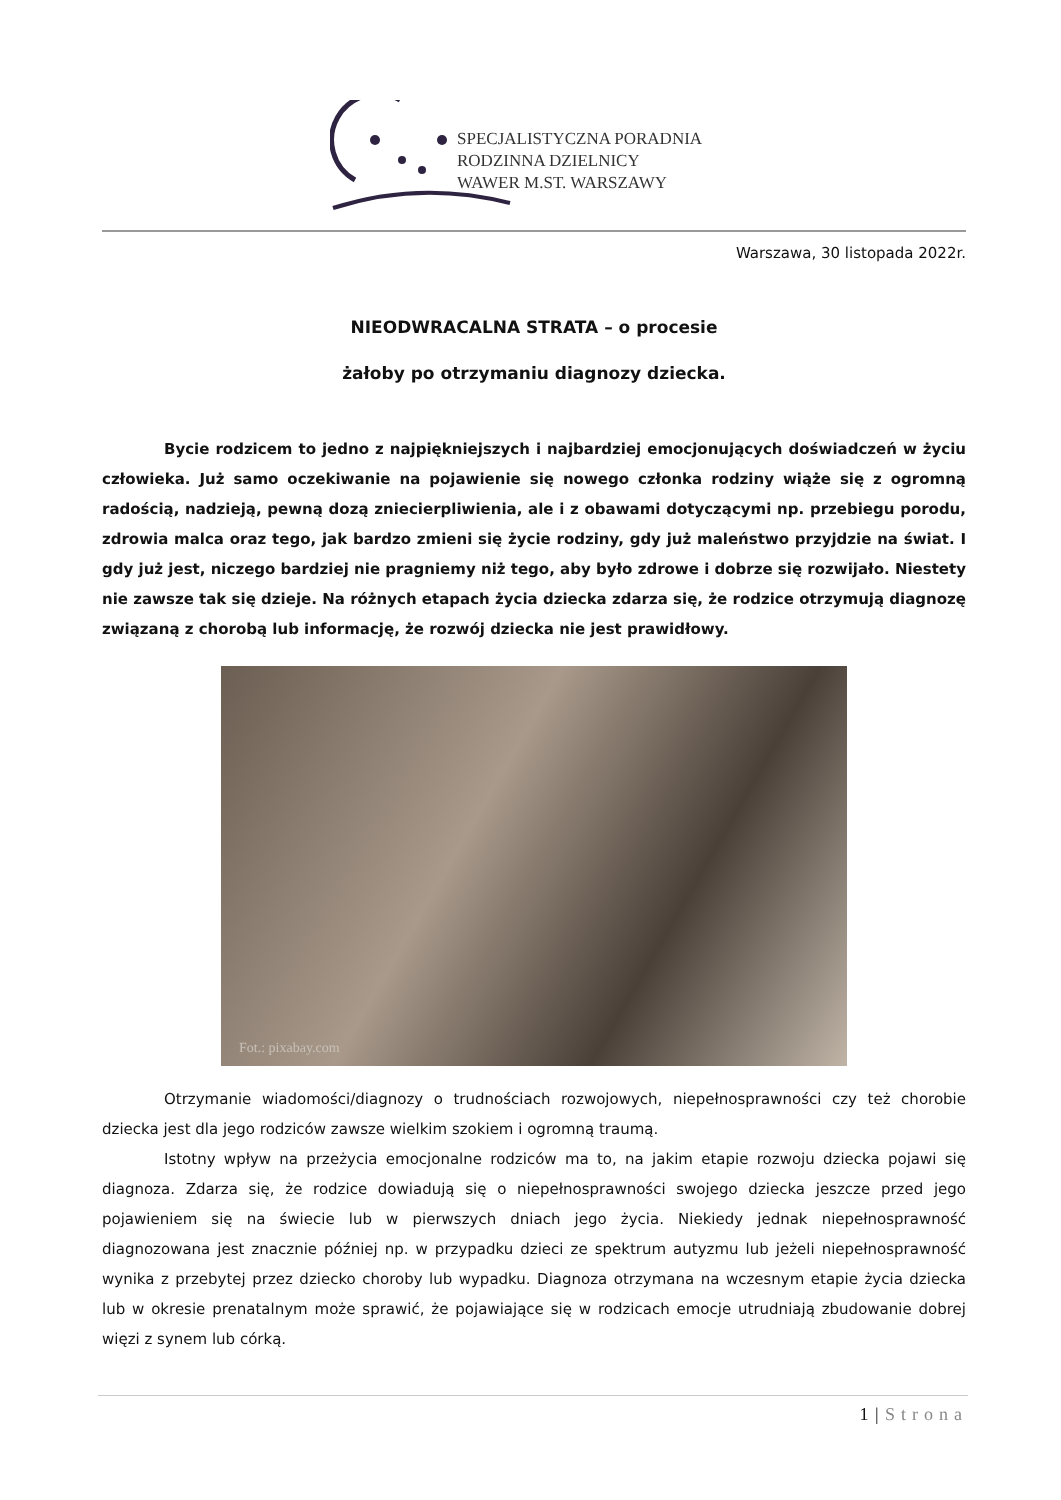SPECJALISTYCZNA PORADNIA
RODZINNA DZIELNICY
WAWER M.ST. WARSZAWY
Warszawa, 30 listopada 2022r.
NIEODWRACALNA STRATA – o procesie
żałoby po otrzymaniu diagnozy dziecka.
Bycie rodzicem to jedno z najpiękniejszych i najbardziej emocjonujących doświadczeń w życiu człowieka. Już samo oczekiwanie na pojawienie się nowego członka rodziny wiąże się z ogromną radością, nadzieją, pewną dozą zniecierpliwienia, ale i z obawami dotyczącymi np. przebiegu porodu, zdrowia malca oraz tego, jak bardzo zmieni się życie rodziny, gdy już maleństwo przyjdzie na świat. I gdy już jest, niczego bardziej nie pragniemy niż tego, aby było zdrowe i dobrze się rozwijało. Niestety nie zawsze tak się dzieje. Na różnych etapach życia dziecka zdarza się, że rodzice otrzymują diagnozę związaną z chorobą lub informację, że rozwój dziecka nie jest prawidłowy.
Fot.: pixabay.com
Otrzymanie wiadomości/diagnozy o trudnościach rozwojowych, niepełnosprawności czy też chorobie dziecka jest dla jego rodziców zawsze wielkim szokiem i ogromną traumą.
Istotny wpływ na przeżycia emocjonalne rodziców ma to, na jakim etapie rozwoju dziecka pojawi się diagnoza. Zdarza się, że rodzice dowiadują się o niepełnosprawności swojego dziecka jeszcze przed jego pojawieniem się na świecie lub w pierwszych dniach jego życia. Niekiedy jednak niepełnosprawność diagnozowana jest znacznie później np. w przypadku dzieci ze spektrum autyzmu lub jeżeli niepełnosprawność wynika z przebytej przez dziecko choroby lub wypadku. Diagnoza otrzymana na wczesnym etapie życia dziecka lub w okresie prenatalnym może sprawić, że pojawiające się w rodzicach emocje utrudniają zbudowanie dobrej więzi z synem lub córką.
1 | Strona